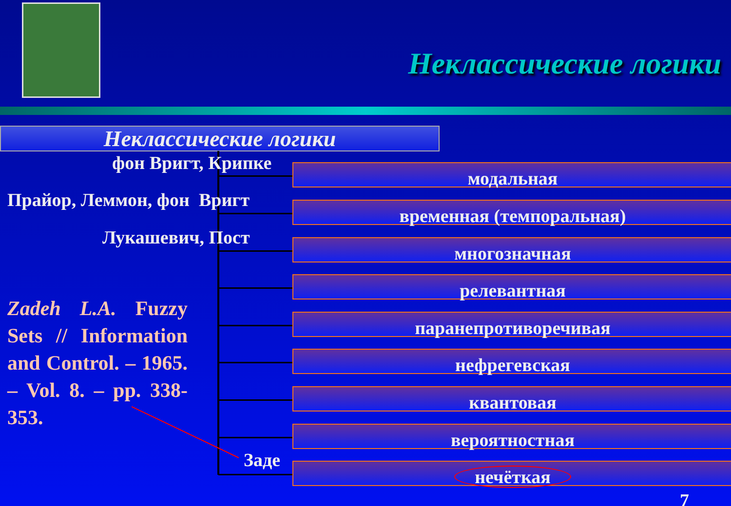Неклассические логики
Неклассические логики
фон Вригт, Крипке
Прайор, Леммон, фон Вригт
Лукашевич, Пост
Заде
модальная
временная (темпоральная)
многозначная
релевантная
паранепротиворечивая
нефрегевская
квантовая
вероятностная
нечёткая
Zadeh L.A. Fuzzy Sets // Information and Control. – 1965. – Vol. 8. – pp. 338-353.
7